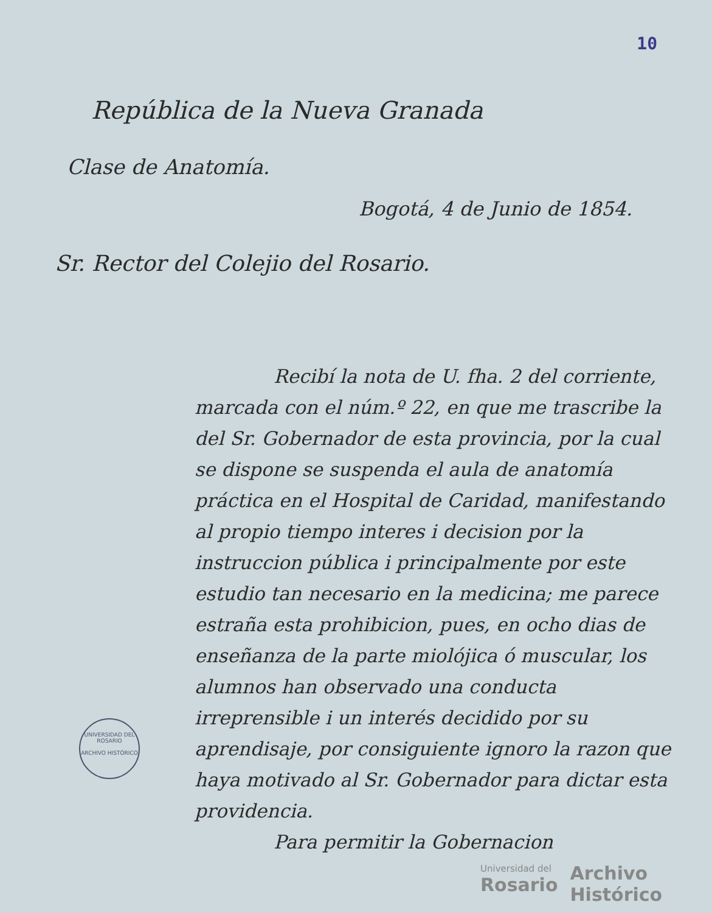10
República de la Nueva Granada
Clase de Anatomía.
Bogotá, 4 de Junio de 1854.
Sr. Rector del Colejio del Rosario.
Recibí la nota de U. fha. 2 del corriente, marcada con el núm.º 22, en que me trascribe la del Sr. Gobernador de esta provincia, por la cual se dispone se suspenda el aula de anatomía práctica en el Hospital de Caridad, manifestando al propio tiempo interes i decision por la instruccion pública i principalmente por este estudio tan necesario en la medicina; me parece estraña esta prohibicion, pues, en ocho dias de enseñanza de la parte miolójica ó muscular, los alumnos han observado una conducta irreprensible i un interés decidido por su aprendisaje, por consiguiente ignoro la razon que haya motivado al Sr. Gobernador para dictar esta providencia.
Para permitir la Gobernacion
Universidad del
Rosario
Archivo
Histórico
UNIVERSIDAD DEL ROSARIO
ARCHIVO HISTÓRICO